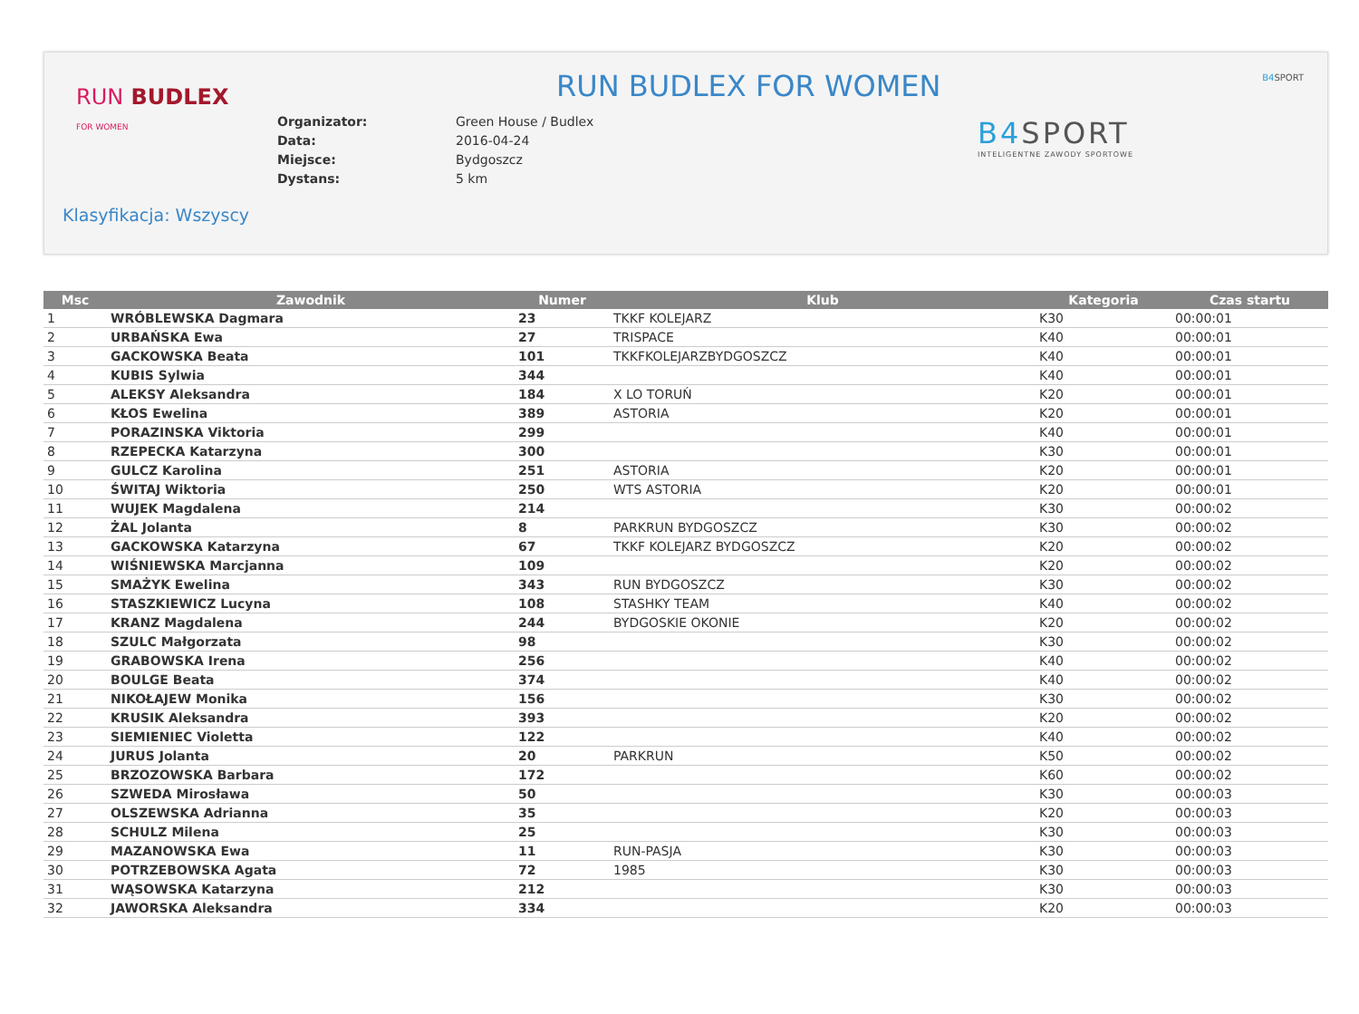RUN BUDLEX
FOR WOMEN
RUN BUDLEX FOR WOMEN
| Organizator: | Green House / Budlex |
| Data: | 2016-04-24 |
| Miejsce: | Bydgoszcz |
| Dystans: | 5 km |
B4 SPORT
INTELIGENTNE ZAWODY SPORTOWE
B4 SPORT
Klasyfikacja: Wszyscy
| Msc | Zawodnik | Numer | Klub | Kategoria | Czas startu |
| --- | --- | --- | --- | --- | --- |
| 1 | WRÓBLEWSKA Dagmara | 23 | TKKF KOLEJARZ | K30 | 00:00:01 |
| 2 | URBAŃSKA Ewa | 27 | TRISPACE | K40 | 00:00:01 |
| 3 | GACKOWSKA Beata | 101 | TKKFKOLEJARZBYDGOSZCZ | K40 | 00:00:01 |
| 4 | KUBIS Sylwia | 344 | | K40 | 00:00:01 |
| 5 | ALEKSY Aleksandra | 184 | X LO TORUŃ | K20 | 00:00:01 |
| 6 | KŁOS Ewelina | 389 | ASTORIA | K20 | 00:00:01 |
| 7 | PORAZINSKA Viktoria | 299 | | K40 | 00:00:01 |
| 8 | RZEPECKA Katarzyna | 300 | | K30 | 00:00:01 |
| 9 | GULCZ Karolina | 251 | ASTORIA | K20 | 00:00:01 |
| 10 | ŚWITAJ Wiktoria | 250 | WTS ASTORIA | K20 | 00:00:01 |
| 11 | WUJEK Magdalena | 214 | | K30 | 00:00:02 |
| 12 | ŻAL Jolanta | 8 | PARKRUN BYDGOSZCZ | K30 | 00:00:02 |
| 13 | GACKOWSKA Katarzyna | 67 | TKKF KOLEJARZ BYDGOSZCZ | K20 | 00:00:02 |
| 14 | WIŚNIEWSKA Marcjanna | 109 | | K20 | 00:00:02 |
| 15 | SMAŻYK Ewelina | 343 | RUN BYDGOSZCZ | K30 | 00:00:02 |
| 16 | STASZKIEWICZ Lucyna | 108 | STASHKY TEAM | K40 | 00:00:02 |
| 17 | KRANZ Magdalena | 244 | BYDGOSKIE OKONIE | K20 | 00:00:02 |
| 18 | SZULC Małgorzata | 98 | | K30 | 00:00:02 |
| 19 | GRABOWSKA Irena | 256 | | K40 | 00:00:02 |
| 20 | BOULGE Beata | 374 | | K40 | 00:00:02 |
| 21 | NIKOŁAJEW Monika | 156 | | K30 | 00:00:02 |
| 22 | KRUSIK Aleksandra | 393 | | K20 | 00:00:02 |
| 23 | SIEMIENIEC Violetta | 122 | | K40 | 00:00:02 |
| 24 | JURUS Jolanta | 20 | PARKRUN | K50 | 00:00:02 |
| 25 | BRZOZOWSKA Barbara | 172 | | K60 | 00:00:02 |
| 26 | SZWEDA Mirosława | 50 | | K30 | 00:00:03 |
| 27 | OLSZEWSKA Adrianna | 35 | | K20 | 00:00:03 |
| 28 | SCHULZ Milena | 25 | | K30 | 00:00:03 |
| 29 | MAZANOWSKA Ewa | 11 | RUN-PASJA | K30 | 00:00:03 |
| 30 | POTRZEBOWSKA Agata | 72 | 1985 | K30 | 00:00:03 |
| 31 | WĄSOWSKA Katarzyna | 212 | | K30 | 00:00:03 |
| 32 | JAWORSKA Aleksandra | 334 | | K20 | 00:00:03 |